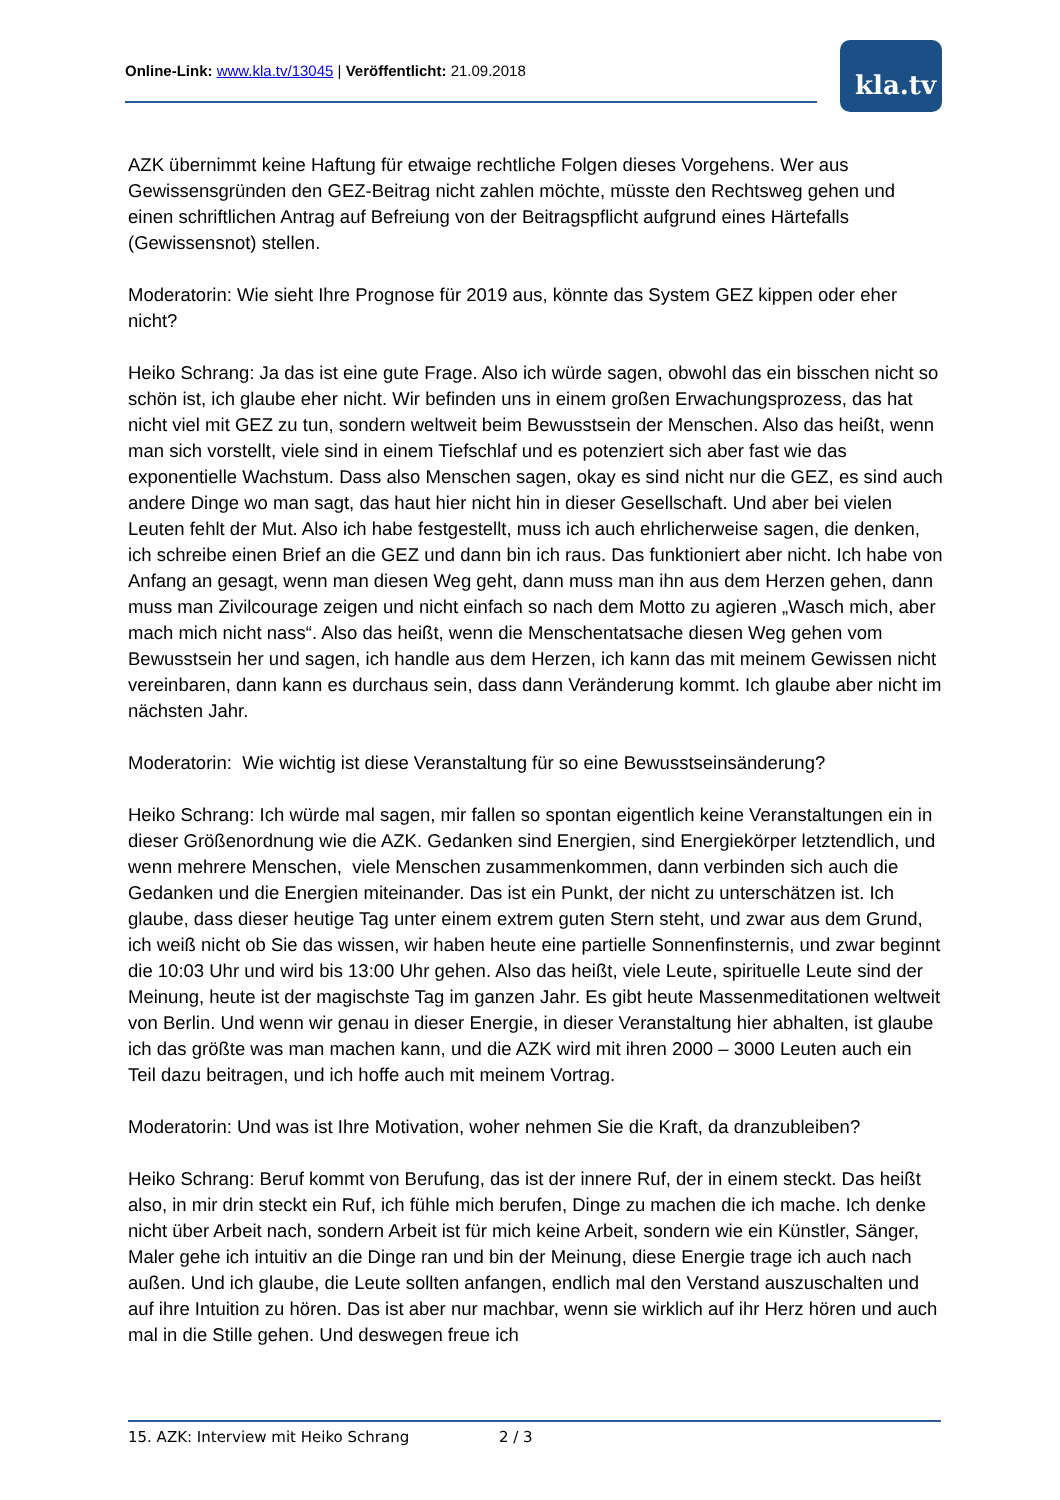Online-Link: www.kla.tv/13045 | Veröffentlicht: 21.09.2018 kla.tv
AZK übernimmt keine Haftung für etwaige rechtliche Folgen dieses Vorgehens. Wer aus Gewissensgründen den GEZ-Beitrag nicht zahlen möchte, müsste den Rechtsweg gehen und einen schriftlichen Antrag auf Befreiung von der Beitragspflicht aufgrund eines Härtefalls (Gewissensnot) stellen.
Moderatorin: Wie sieht Ihre Prognose für 2019 aus, könnte das System GEZ kippen oder eher nicht?
Heiko Schrang: Ja das ist eine gute Frage. Also ich würde sagen, obwohl das ein bisschen nicht so schön ist, ich glaube eher nicht. Wir befinden uns in einem großen Erwachungsprozess, das hat nicht viel mit GEZ zu tun, sondern weltweit beim Bewusstsein der Menschen. Also das heißt, wenn man sich vorstellt, viele sind in einem Tiefschlaf und es potenziert sich aber fast wie das exponentielle Wachstum. Dass also Menschen sagen, okay es sind nicht nur die GEZ, es sind auch andere Dinge wo man sagt, das haut hier nicht hin in dieser Gesellschaft. Und aber bei vielen Leuten fehlt der Mut. Also ich habe festgestellt, muss ich auch ehrlicherweise sagen, die denken, ich schreibe einen Brief an die GEZ und dann bin ich raus. Das funktioniert aber nicht. Ich habe von Anfang an gesagt, wenn man diesen Weg geht, dann muss man ihn aus dem Herzen gehen, dann muss man Zivilcourage zeigen und nicht einfach so nach dem Motto zu agieren „Wasch mich, aber mach mich nicht nass“. Also das heißt, wenn die Menschentatsache diesen Weg gehen vom Bewusstsein her und sagen, ich handle aus dem Herzen, ich kann das mit meinem Gewissen nicht vereinbaren, dann kann es durchaus sein, dass dann Veränderung kommt. Ich glaube aber nicht im nächsten Jahr.
Moderatorin: Wie wichtig ist diese Veranstaltung für so eine Bewusstseinsänderung?
Heiko Schrang: Ich würde mal sagen, mir fallen so spontan eigentlich keine Veranstaltungen ein in dieser Größenordnung wie die AZK. Gedanken sind Energien, sind Energiekörper letztendlich, und wenn mehrere Menschen, viele Menschen zusammenkommen, dann verbinden sich auch die Gedanken und die Energien miteinander. Das ist ein Punkt, der nicht zu unterschätzen ist. Ich glaube, dass dieser heutige Tag unter einem extrem guten Stern steht, und zwar aus dem Grund, ich weiß nicht ob Sie das wissen, wir haben heute eine partielle Sonnenfinsternis, und zwar beginnt die 10:03 Uhr und wird bis 13:00 Uhr gehen. Also das heißt, viele Leute, spirituelle Leute sind der Meinung, heute ist der magischste Tag im ganzen Jahr. Es gibt heute Massenmeditationen weltweit von Berlin. Und wenn wir genau in dieser Energie, in dieser Veranstaltung hier abhalten, ist glaube ich das größte was man machen kann, und die AZK wird mit ihren 2000 – 3000 Leuten auch ein Teil dazu beitragen, und ich hoffe auch mit meinem Vortrag.
Moderatorin: Und was ist Ihre Motivation, woher nehmen Sie die Kraft, da dranzubleiben?
Heiko Schrang: Beruf kommt von Berufung, das ist der innere Ruf, der in einem steckt. Das heißt also, in mir drin steckt ein Ruf, ich fühle mich berufen, Dinge zu machen die ich mache. Ich denke nicht über Arbeit nach, sondern Arbeit ist für mich keine Arbeit, sondern wie ein Künstler, Sänger, Maler gehe ich intuitiv an die Dinge ran und bin der Meinung, diese Energie trage ich auch nach außen. Und ich glaube, die Leute sollten anfangen, endlich mal den Verstand auszuschalten und auf ihre Intuition zu hören. Das ist aber nur machbar, wenn sie wirklich auf ihr Herz hören und auch mal in die Stille gehen. Und deswegen freue ich
15. AZK: Interview mit Heiko Schrang 2 / 3